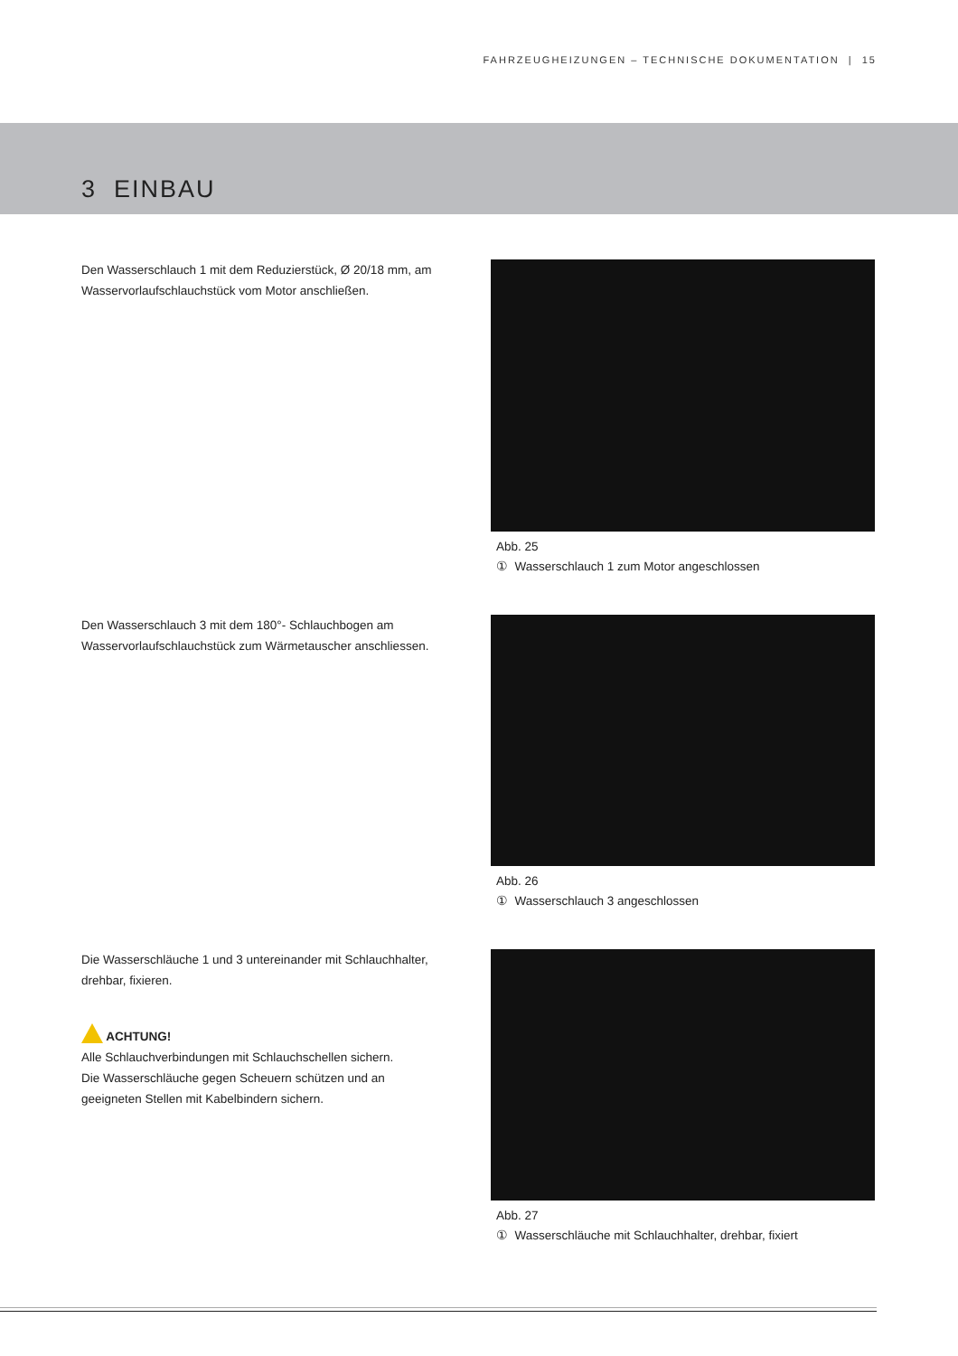FAHRZEUGHEIZUNGEN – TECHNISCHE DOKUMENTATION | 15
3 EINBAU
Den Wasserschlauch 1 mit dem Reduzierstück, Ø 20/18 mm, am Wasservorlaufschlauchstück vom Motor anschließen.
Abb. 25
① Wasserschlauch 1 zum Motor angeschlossen
Den Wasserschlauch 3 mit dem 180°- Schlauchbogen am Wasservorlaufschlauchstück zum Wärmetauscher anschliessen.
Abb. 26
① Wasserschlauch 3 angeschlossen
Die Wasserschläuche 1 und 3 untereinander mit Schlauchhalter, drehbar, fixieren.
ACHTUNG!
Alle Schlauchverbindungen mit Schlauchschellen sichern.
Die Wasserschläuche gegen Scheuern schützen und an geeigneten Stellen mit Kabelbindern sichern.
Abb. 27
① Wasserschläuche mit Schlauchhalter, drehbar, fixiert